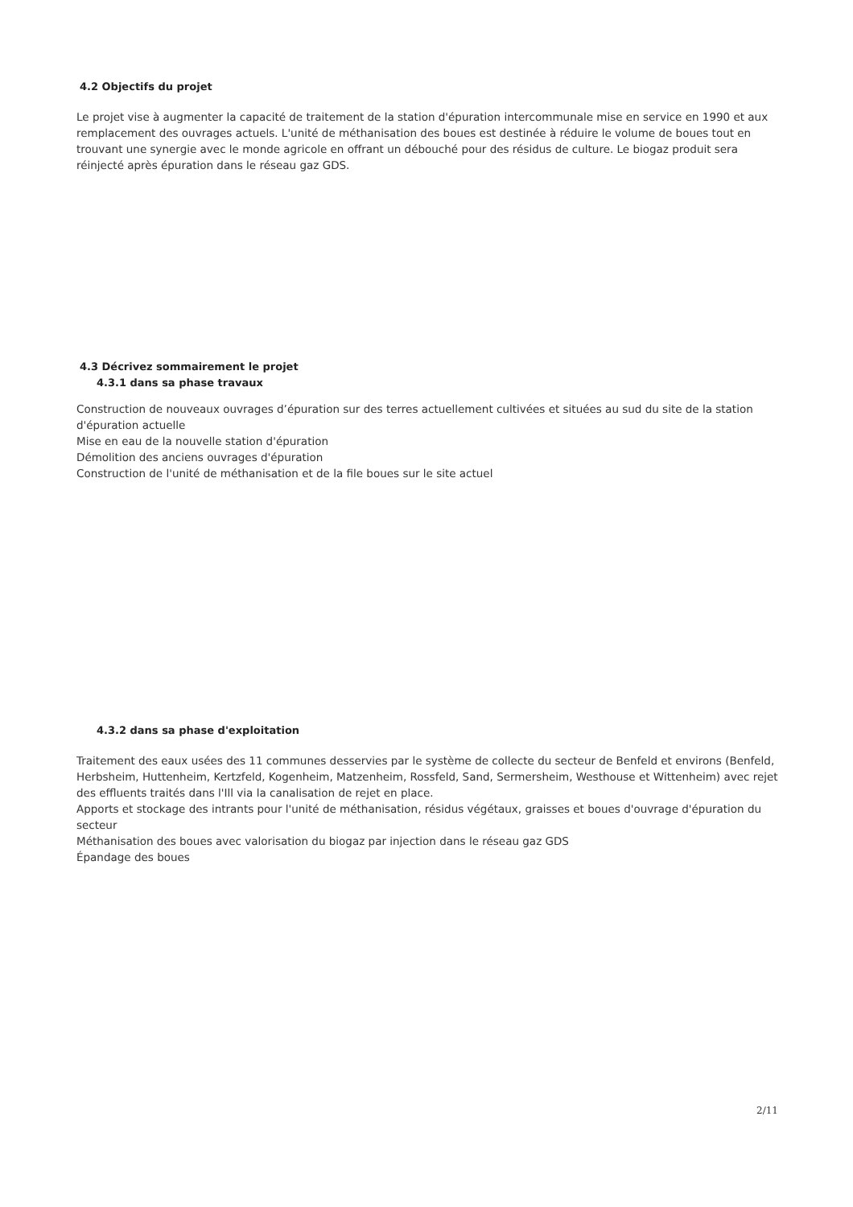4.2 Objectifs du projet
Le projet vise à augmenter la capacité de traitement de la station d'épuration intercommunale mise en service en 1990 et aux remplacement des ouvrages actuels. L'unité de méthanisation des boues est destinée à réduire le volume de boues tout en trouvant une synergie avec le monde agricole en offrant un débouché pour des résidus de culture. Le biogaz produit sera réinjecté après épuration dans le réseau gaz GDS.
4.3 Décrivez sommairement le projet
4.3.1 dans sa phase travaux
Construction de nouveaux ouvrages d’épuration sur des terres actuellement cultivées et situées au sud du site de la station d'épuration actuelle
Mise en eau de la nouvelle station d'épuration
Démolition des anciens ouvrages d'épuration
Construction de l'unité de méthanisation et de la file boues sur le site actuel
4.3.2 dans sa phase d'exploitation
Traitement des eaux usées des 11 communes desservies par le système de collecte du secteur de Benfeld et environs (Benfeld, Herbsheim, Huttenheim, Kertzfeld, Kogenheim, Matzenheim, Rossfeld, Sand, Sermersheim, Westhouse et Wittenheim) avec rejet des effluents traités dans l'Ill via la canalisation de rejet en place.
Apports et stockage des intrants pour l'unité de méthanisation, résidus végétaux, graisses et boues d'ouvrage d'épuration du secteur
Méthanisation des boues avec valorisation du biogaz par injection dans le réseau gaz GDS
Épandage des boues
2/11